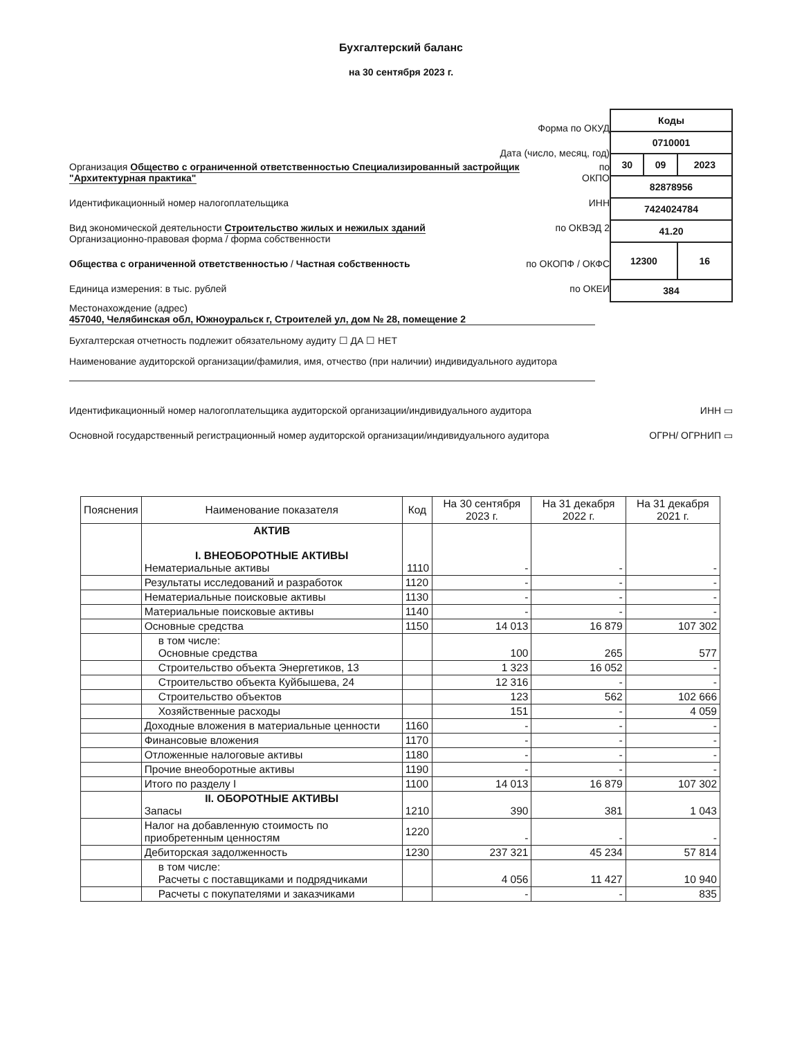Бухгалтерский баланс
на 30 сентября 2023 г.
Форма по ОКУД
Дата (число, месяц, год)
Организация Общество с ограниченной ответственностью Специализированный застройщик "Архитектурная практика" по ОКПО
Идентификационный номер налогоплательщика ИНН
Вид экономической деятельности Строительство жилых и нежилых зданий по ОКВЭД 2
Организационно-правовая форма / форма собственности
Общества с ограниченной ответственностью / Частная собственность по ОКОПФ / ОКФС
Единица измерения: в тыс. рублей по ОКЕИ
| Коды | | |
| 0710001 | | |
| 30 | 09 | 2023 |
| 82878956 | | |
| 7424024784 | | |
| 41.20 | | |
| 12300 | | 16 |
| 384 | | |
Местонахождение (адрес)
457040, Челябинская обл, Южноуральск г, Строителей ул, дом № 28, помещение 2
Бухгалтерская отчетность подлежит обязательному аудиту ☐ ДА ☐ НЕТ
Наименование аудиторской организации/фамилия, имя, отчество (при наличии) индивидуального аудитора
Идентификационный номер налогоплательщика аудиторской организации/индивидуального аудитора ИНН ▭
Основной государственный регистрационный номер аудиторской организации/индивидуального аудитора ОГРН/ ОГРНИП ▭
| Пояснения | Наименование показателя | Код | На 30 сентября 2023 г. | На 31 декабря 2022 г. | На 31 декабря 2021 г. |
| --- | --- | --- | --- | --- | --- |
| | АКТИВ I. ВНЕОБОРОТНЫЕ АКТИВЫ Нематериальные активы | 1110 | - | - | - |
| | Результаты исследований и разработок | 1120 | - | - | - |
| | Нематериальные поисковые активы | 1130 | - | - | - |
| | Материальные поисковые активы | 1140 | - | - | - |
| | Основные средства | 1150 | 14 013 | 16 879 | 107 302 |
| | в том числе: Основные средства | | 100 | 265 | 577 |
| | Строительство объекта Энергетиков, 13 | | 1 323 | 16 052 | - |
| | Строительство объекта Куйбышева, 24 | | 12 316 | - | - |
| | Строительство объектов | | 123 | 562 | 102 666 |
| | Хозяйственные расходы | | 151 | - | 4 059 |
| | Доходные вложения в материальные ценности | 1160 | - | - | - |
| | Финансовые вложения | 1170 | - | - | - |
| | Отложенные налоговые активы | 1180 | - | - | - |
| | Прочие внеоборотные активы | 1190 | - | - | - |
| | Итого по разделу I | 1100 | 14 013 | 16 879 | 107 302 |
| | II. ОБОРОТНЫЕ АКТИВЫ Запасы | 1210 | 390 | 381 | 1 043 |
| | Налог на добавленную стоимость по приобретенным ценностям | 1220 | - | - | - |
| | Дебиторская задолженность | 1230 | 237 321 | 45 234 | 57 814 |
| | в том числе: Расчеты с поставщиками и подрядчиками | | 4 056 | 11 427 | 10 940 |
| | Расчеты с покупателями и заказчиками | | - | - | 835 |